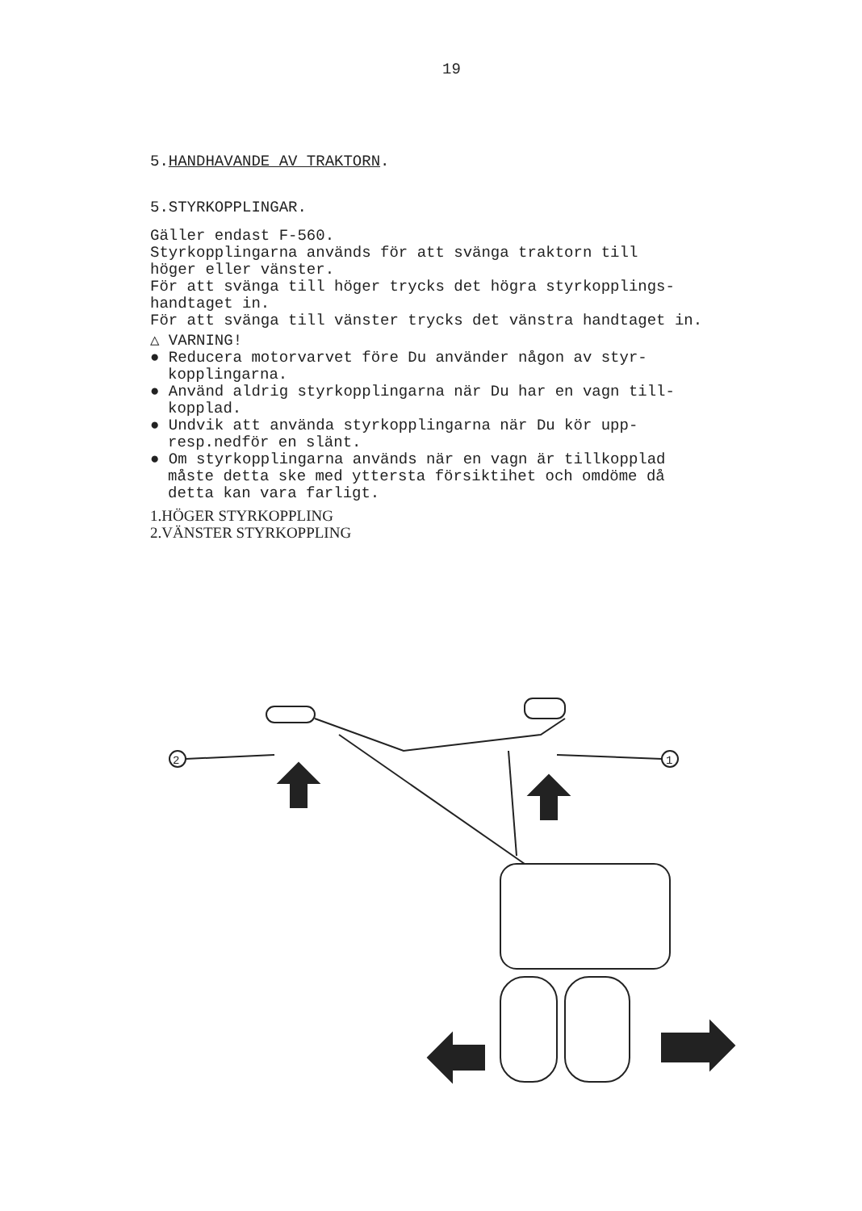19
5.HANDHAVANDE AV TRAKTORN.
5.STYRKOPPLINGAR.
Gäller endast F-560.
Styrkopplingarna används för att svänga traktorn till
höger eller vänster.
För att svänga till höger trycks det högra styrkopplings-
handtaget in.
För att svänga till vänster trycks det vänstra handtaget in.
△ VARNING!
● Reducera motorvarvet före Du använder någon av styr-
kopplingarna.
● Använd aldrig styrkopplingarna när Du har en vagn till-
kopplad.
● Undvik att använda styrkopplingarna när Du kör upp-
resp.nedför en slänt.
● Om styrkopplingarna används när en vagn är tillkopplad
måste detta ske med yttersta försiktihet och omdöme då
detta kan vara farligt.
1.HÖGER STYRKOPPLING
2.VÄNSTER STYRKOPPLING
2
1